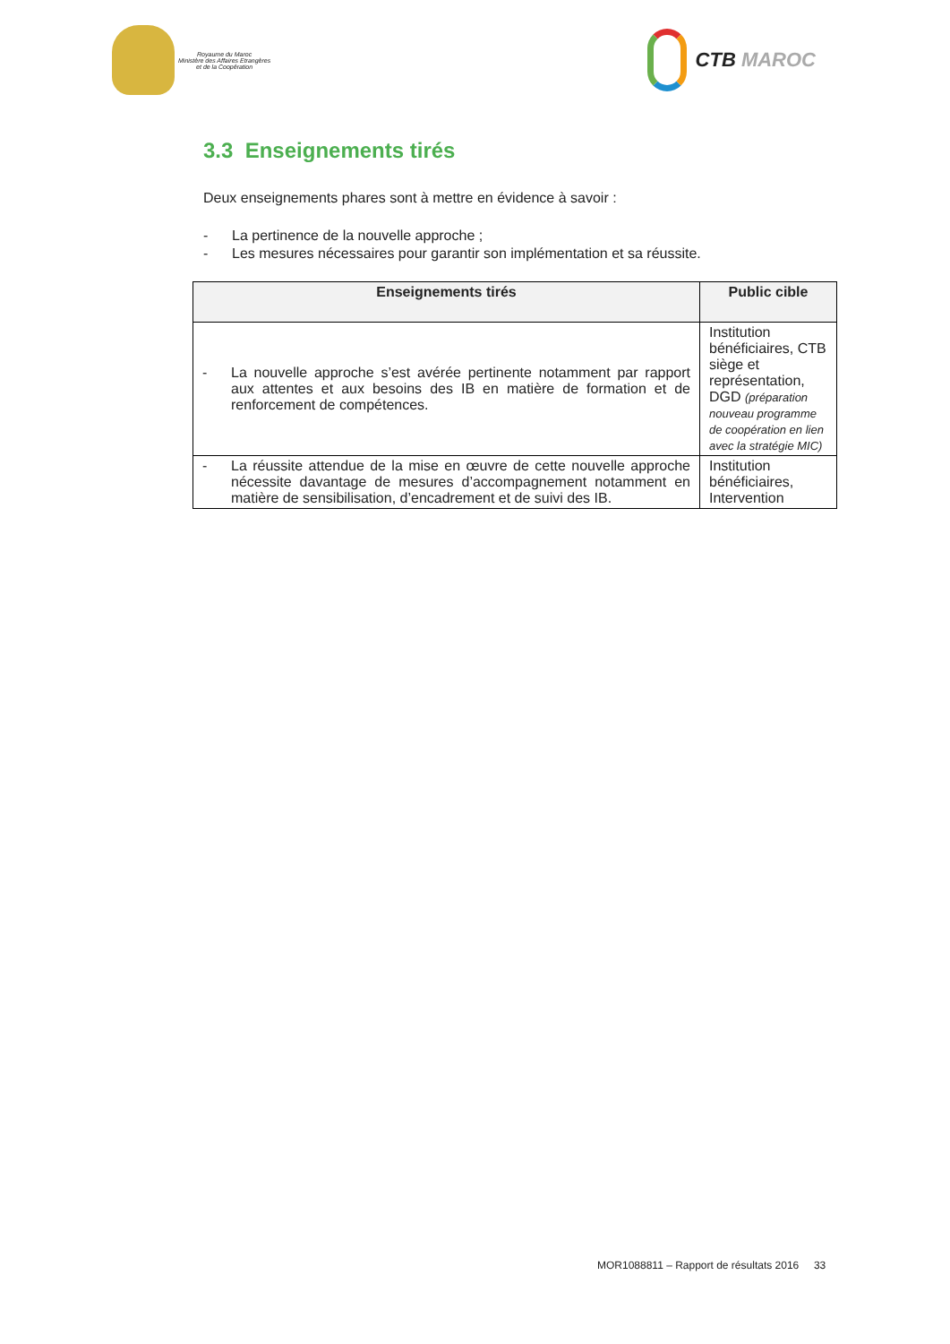Royaume du Maroc
Ministère des Affaires Etrangères
et de la Coopération
CTB MAROC
3.3 Enseignements tirés
Deux enseignements phares sont à mettre en évidence à savoir :
- La pertinence de la nouvelle approche ;
- Les mesures nécessaires pour garantir son implémentation et sa réussite.
| Enseignements tirés | Public cible |
| --- | --- |
| - La nouvelle approche s’est avérée pertinente notamment par rapport aux attentes et aux besoins des IB en matière de formation et de renforcement de compétences. | Institution bénéficiaires, CTB siège et représentation, DGD (préparation nouveau programme de coopération en lien avec la stratégie MIC) |
| - La réussite attendue de la mise en œuvre de cette nouvelle approche nécessite davantage de mesures d’accompagnement notamment en matière de sensibilisation, d’encadrement et de suivi des IB. | Institution bénéficiaires, Intervention |
MOR1088811 – Rapport de résultats 2016 33